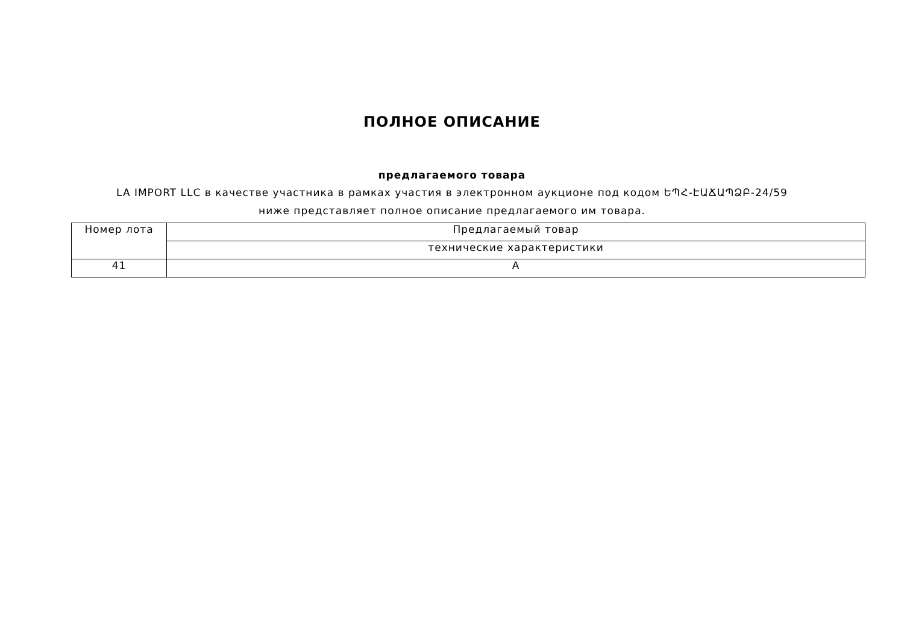ПОЛНОЕ ОПИСАНИЕ
предлагаемого товара
LA IMPORT LLC в качестве участника в рамках участия в электронном аукционе под кодом ԵՊՀ-ԷԱՃԱՊՁԲ-24/59 ниже представляет полное описание предлагаемого им товара.
| Номер лота | Предлагаемый товар |
| | технические характеристики |
| 41 | A |